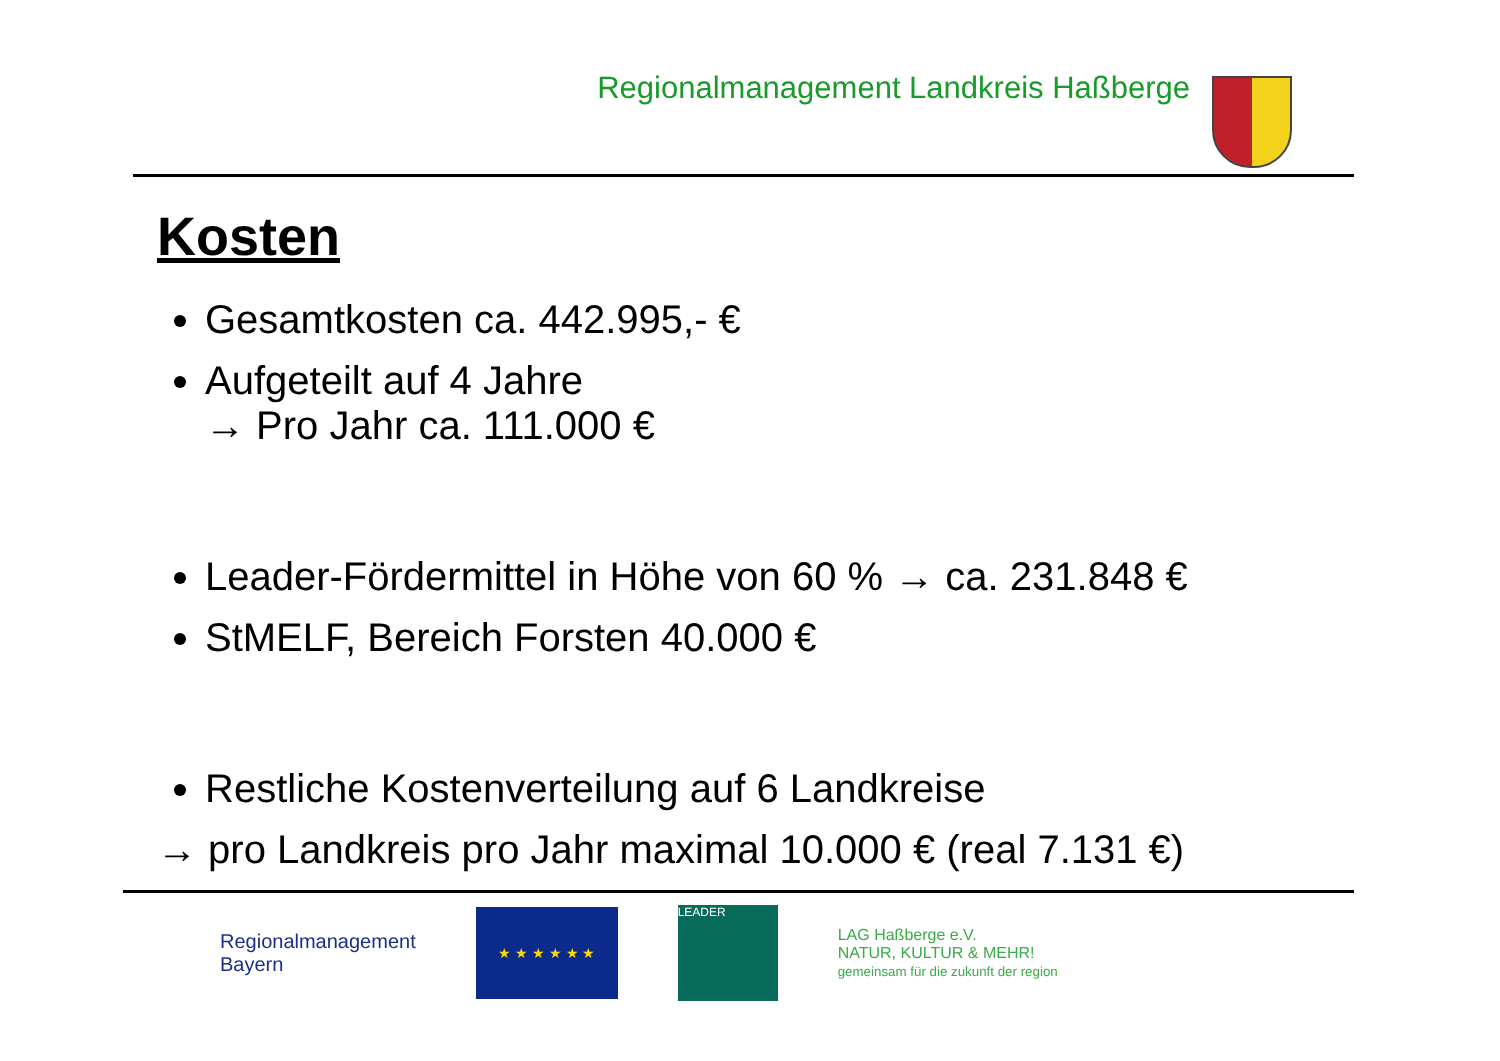Regionalmanagement Landkreis Haßberge
Kosten
Gesamtkosten ca. 442.995,- €
Aufgeteilt auf 4 Jahre
→ Pro Jahr ca. 111.000 €
Leader-Fördermittel in Höhe von 60 % → ca. 231.848 €
StMELF, Bereich Forsten 40.000 €
Restliche Kostenverteilung auf 6 Landkreise
→ pro Landkreis pro Jahr maximal 10.000 € (real 7.131 €)
Regionalmanagement
Bayern
★ ★ ★ ★ ★ ★
LEADER
LAG Haßberge e.V.
NATUR, KULTUR & MEHR!
gemeinsam für die zukunft der region